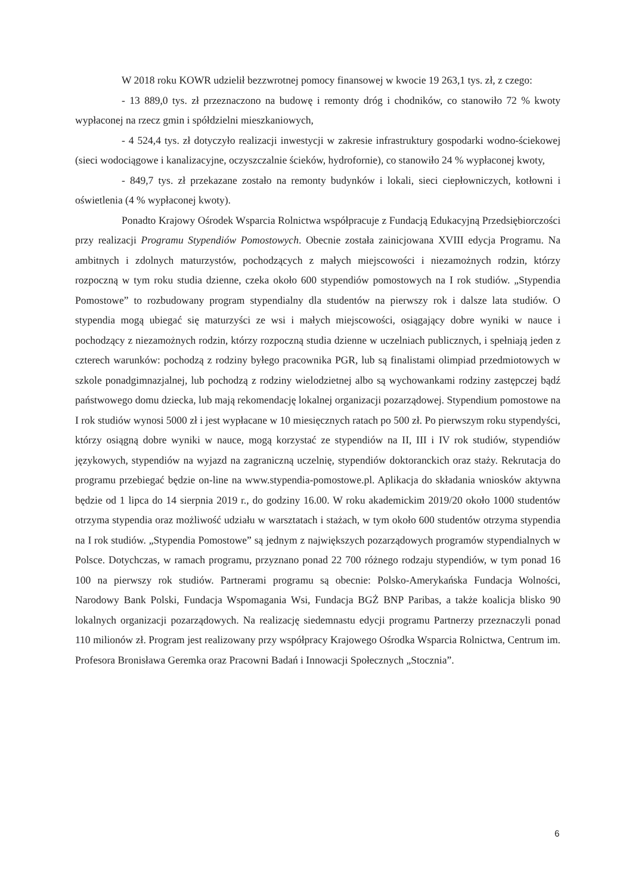W 2018 roku KOWR udzielił bezzwrotnej pomocy finansowej w kwocie 19 263,1 tys. zł, z czego:
- 13 889,0 tys. zł przeznaczono na budowę i remonty dróg i chodników, co stanowiło 72 % kwoty wypłaconej na rzecz gmin i spółdzielni mieszkaniowych,
- 4 524,4 tys. zł dotyczyło realizacji inwestycji w zakresie infrastruktury gospodarki wodno-ściekowej (sieci wodociągowe i kanalizacyjne, oczyszczalnie ścieków, hydrofornie), co stanowiło 24 % wypłaconej kwoty,
- 849,7 tys. zł przekazane zostało na remonty budynków i lokali, sieci ciepłowniczych, kotłowni i oświetlenia (4 % wypłaconej kwoty).
Ponadto Krajowy Ośrodek Wsparcia Rolnictwa współpracuje z Fundacją Edukacyjną Przedsiębiorczości przy realizacji Programu Stypendiów Pomostowych. Obecnie została zainicjowana XVIII edycja Programu. Na ambitnych i zdolnych maturzystów, pochodzących z małych miejscowości i niezamożnych rodzin, którzy rozpoczną w tym roku studia dzienne, czeka około 600 stypendiów pomostowych na I rok studiów. „Stypendia Pomostowe” to rozbudowany program stypendialny dla studentów na pierwszy rok i dalsze lata studiów. O stypendia mogą ubiegać się maturzyści ze wsi i małych miejscowości, osiągający dobre wyniki w nauce i pochodzący z niezamożnych rodzin, którzy rozpoczną studia dzienne w uczelniach publicznych, i spełniają jeden z czterech warunków: pochodzą z rodziny byłego pracownika PGR, lub są finalistami olimpiad przedmiotowych w szkole ponadgimnazjalnej, lub pochodzą z rodziny wielodzietnej albo są wychowankami rodziny zastępczej bądź państwowego domu dziecka, lub mają rekomendację lokalnej organizacji pozarządowej. Stypendium pomostowe na I rok studiów wynosi 5000 zł i jest wypłacane w 10 miesięcznych ratach po 500 zł. Po pierwszym roku stypendyści, którzy osiągną dobre wyniki w nauce, mogą korzystać ze stypendiów na II, III i IV rok studiów, stypendiów językowych, stypendiów na wyjazd na zagraniczną uczelnię, stypendiów doktoranckich oraz staży. Rekrutacja do programu przebiegać będzie on-line na www.stypendia-pomostowe.pl. Aplikacja do składania wniosków aktywna będzie od 1 lipca do 14 sierpnia 2019 r., do godziny 16.00. W roku akademickim 2019/20 około 1000 studentów otrzyma stypendia oraz możliwość udziału w warsztatach i stażach, w tym około 600 studentów otrzyma stypendia na I rok studiów. „Stypendia Pomostowe” są jednym z największych pozarządowych programów stypendialnych w Polsce. Dotychczas, w ramach programu, przyznano ponad 22 700 różnego rodzaju stypendiów, w tym ponad 16 100 na pierwszy rok studiów. Partnerami programu są obecnie: Polsko-Amerykańska Fundacja Wolności, Narodowy Bank Polski, Fundacja Wspomagania Wsi, Fundacja BGŻ BNP Paribas, a także koalicja blisko 90 lokalnych organizacji pozarządowych. Na realizację siedemnastu edycji programu Partnerzy przeznaczyli ponad 110 milionów zł. Program jest realizowany przy współpracy Krajowego Ośrodka Wsparcia Rolnictwa, Centrum im. Profesora Bronisława Geremka oraz Pracowni Badań i Innowacji Społecznych „Stocznia”.
6